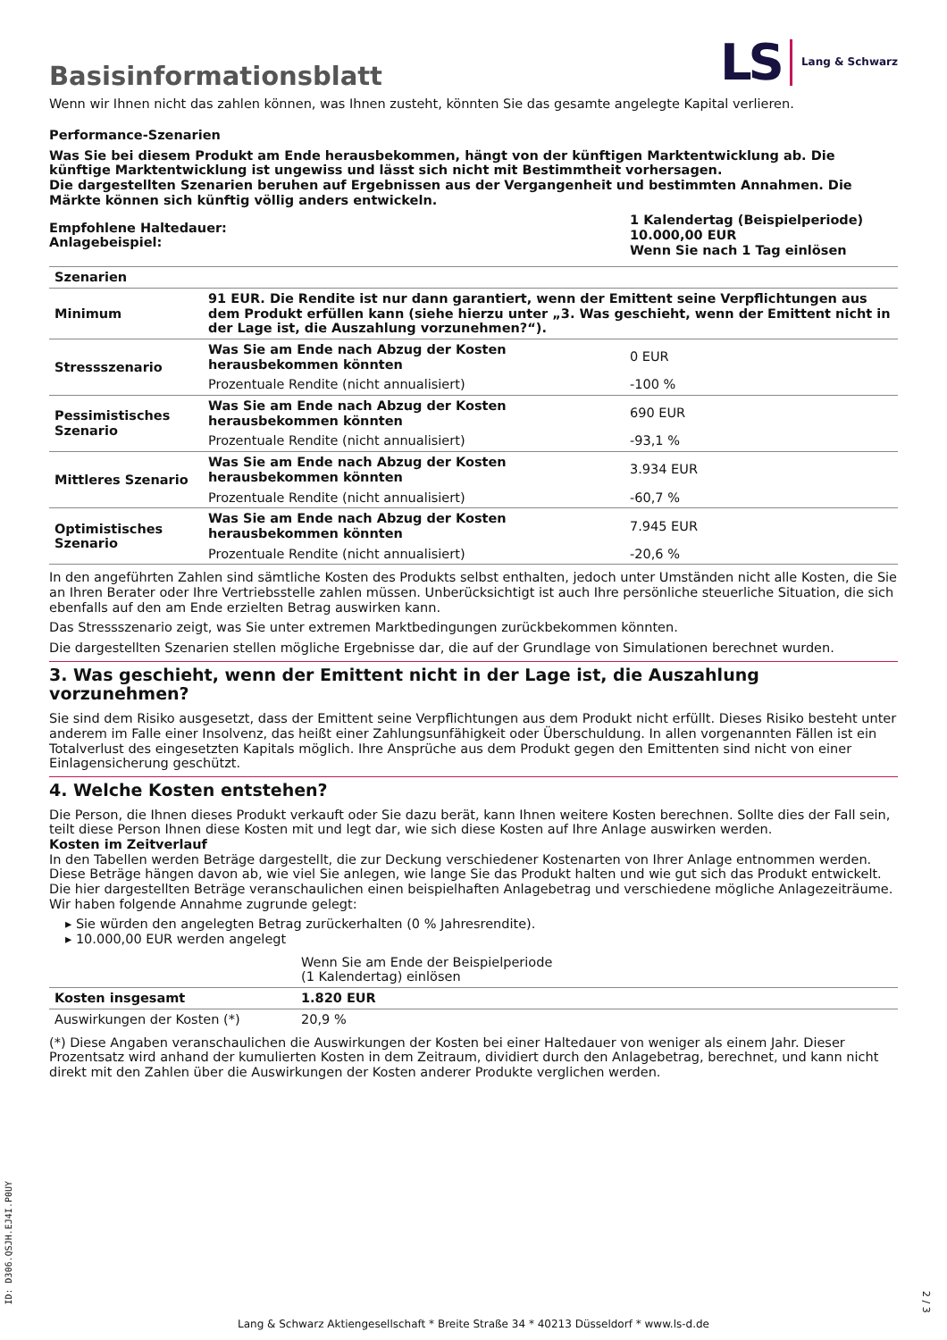Basisinformationsblatt
LS Lang & Schwarz
Wenn wir Ihnen nicht das zahlen können, was Ihnen zusteht, könnten Sie das gesamte angelegte Kapital verlieren.
Performance-Szenarien
Was Sie bei diesem Produkt am Ende herausbekommen, hängt von der künftigen Marktentwicklung ab. Die künftige Marktentwicklung ist ungewiss und lässt sich nicht mit Bestimmtheit vorhersagen.
Die dargestellten Szenarien beruhen auf Ergebnissen aus der Vergangenheit und bestimmten Annahmen. Die Märkte können sich künftig völlig anders entwickeln.
| Empfohlene Haltedauer: Anlagebeispiel: | 1 Kalendertag (Beispielperiode) 10.000,00 EUR Wenn Sie nach 1 Tag einlösen |
| Szenarien | | |
| --- | --- | --- |
| Minimum | 91 EUR. Die Rendite ist nur dann garantiert, wenn der Emittent seine Verpflichtungen aus dem Produkt erfüllen kann (siehe hierzu unter „3. Was geschieht, wenn der Emittent nicht in der Lage ist, die Auszahlung vorzunehmen?“). | |
| Stressszenario | Was Sie am Ende nach Abzug der Kosten herausbekommen könnten | 0 EUR |
| | Prozentuale Rendite (nicht annualisiert) | -100 % |
| Pessimistisches Szenario | Was Sie am Ende nach Abzug der Kosten herausbekommen könnten | 690 EUR |
| | Prozentuale Rendite (nicht annualisiert) | -93,1 % |
| Mittleres Szenario | Was Sie am Ende nach Abzug der Kosten herausbekommen könnten | 3.934 EUR |
| | Prozentuale Rendite (nicht annualisiert) | -60,7 % |
| Optimistisches Szenario | Was Sie am Ende nach Abzug der Kosten herausbekommen könnten | 7.945 EUR |
| | Prozentuale Rendite (nicht annualisiert) | -20,6 % |
In den angeführten Zahlen sind sämtliche Kosten des Produkts selbst enthalten, jedoch unter Umständen nicht alle Kosten, die Sie an Ihren Berater oder Ihre Vertriebsstelle zahlen müssen. Unberücksichtigt ist auch Ihre persönliche steuerliche Situation, die sich ebenfalls auf den am Ende erzielten Betrag auswirken kann.
Das Stressszenario zeigt, was Sie unter extremen Marktbedingungen zurückbekommen könnten.
Die dargestellten Szenarien stellen mögliche Ergebnisse dar, die auf der Grundlage von Simulationen berechnet wurden.
3. Was geschieht, wenn der Emittent nicht in der Lage ist, die Auszahlung vorzunehmen?
Sie sind dem Risiko ausgesetzt, dass der Emittent seine Verpflichtungen aus dem Produkt nicht erfüllt. Dieses Risiko besteht unter anderem im Falle einer Insolvenz, das heißt einer Zahlungsunfähigkeit oder Überschuldung. In allen vorgenannten Fällen ist ein Totalverlust des eingesetzten Kapitals möglich. Ihre Ansprüche aus dem Produkt gegen den Emittenten sind nicht von einer Einlagensicherung geschützt.
4. Welche Kosten entstehen?
Die Person, die Ihnen dieses Produkt verkauft oder Sie dazu berät, kann Ihnen weitere Kosten berechnen. Sollte dies der Fall sein, teilt diese Person Ihnen diese Kosten mit und legt dar, wie sich diese Kosten auf Ihre Anlage auswirken werden.
Kosten im Zeitverlauf
In den Tabellen werden Beträge dargestellt, die zur Deckung verschiedener Kostenarten von Ihrer Anlage entnommen werden. Diese Beträge hängen davon ab, wie viel Sie anlegen, wie lange Sie das Produkt halten und wie gut sich das Produkt entwickelt. Die hier dargestellten Beträge veranschaulichen einen beispielhaften Anlagebetrag und verschiedene mögliche Anlagezeiträume.
Wir haben folgende Annahme zugrunde gelegt:
▸ Sie würden den angelegten Betrag zurückerhalten (0 % Jahresrendite).
▸ 10.000,00 EUR werden angelegt
| | Wenn Sie am Ende der Beispielperiode (1 Kalendertag) einlösen |
| Kosten insgesamt | 1.820 EUR |
| Auswirkungen der Kosten (*) | 20,9 % |
(*) Diese Angaben veranschaulichen die Auswirkungen der Kosten bei einer Haltedauer von weniger als einem Jahr. Dieser Prozentsatz wird anhand der kumulierten Kosten in dem Zeitraum, dividiert durch den Anlagebetrag, berechnet, und kann nicht direkt mit den Zahlen über die Auswirkungen der Kosten anderer Produkte verglichen werden.
ID: D306.QSJH.EJ4I.P0UY
2 / 3
Lang & Schwarz Aktiengesellschaft * Breite Straße 34 * 40213 Düsseldorf * www.ls-d.de